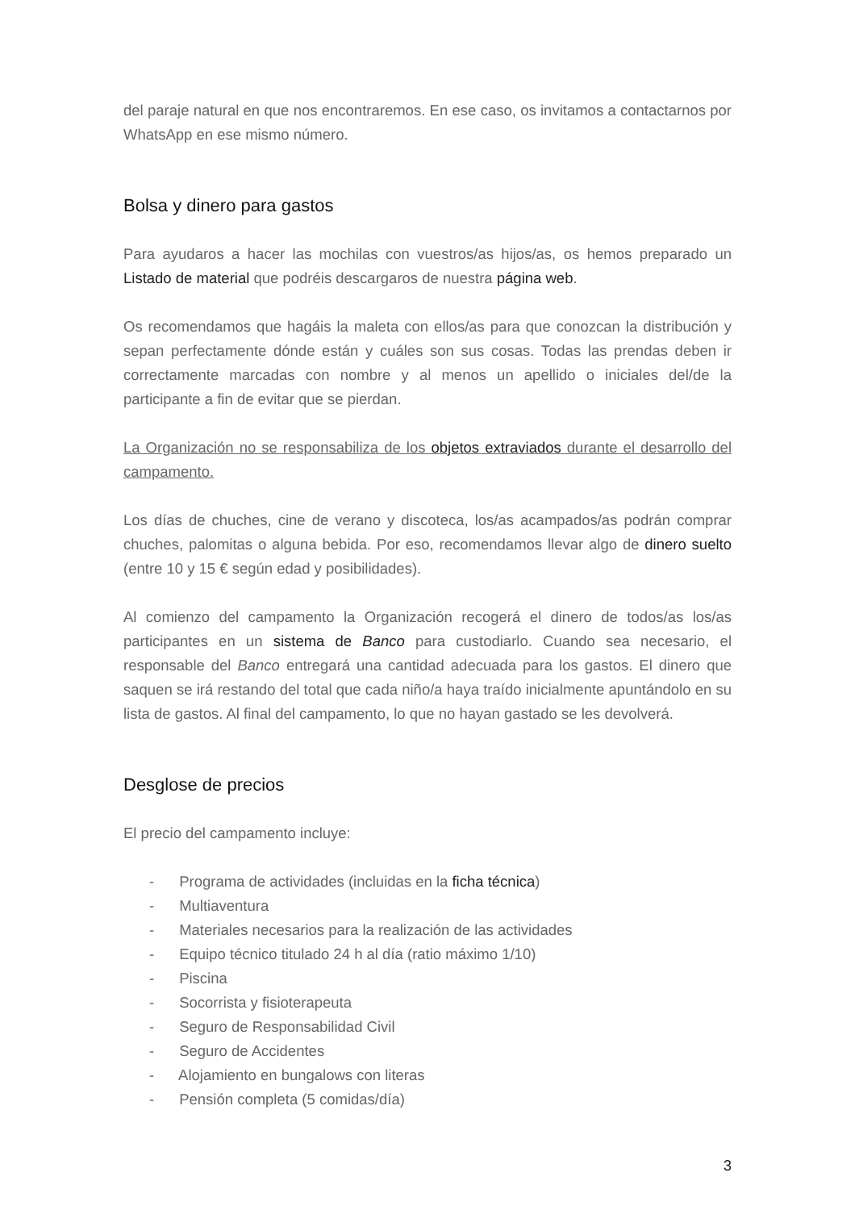del paraje natural en que nos encontraremos. En ese caso, os invitamos a contactarnos por WhatsApp en ese mismo número.
Bolsa y dinero para gastos
Para ayudaros a hacer las mochilas con vuestros/as hijos/as, os hemos preparado un Listado de material que podréis descargaros de nuestra página web.
Os recomendamos que hagáis la maleta con ellos/as para que conozcan la distribución y sepan perfectamente dónde están y cuáles son sus cosas. Todas las prendas deben ir correctamente marcadas con nombre y al menos un apellido o iniciales del/de la participante a fin de evitar que se pierdan.
La Organización no se responsabiliza de los objetos extraviados durante el desarrollo del campamento.
Los días de chuches, cine de verano y discoteca, los/as acampados/as podrán comprar chuches, palomitas o alguna bebida. Por eso, recomendamos llevar algo de dinero suelto (entre 10 y 15 € según edad y posibilidades).
Al comienzo del campamento la Organización recogerá el dinero de todos/as los/as participantes en un sistema de Banco para custodiarlo. Cuando sea necesario, el responsable del Banco entregará una cantidad adecuada para los gastos. El dinero que saquen se irá restando del total que cada niño/a haya traído inicialmente apuntándolo en su lista de gastos. Al final del campamento, lo que no hayan gastado se les devolverá.
Desglose de precios
El precio del campamento incluye:
- Programa de actividades (incluidas en la ficha técnica)
- Multiaventura
- Materiales necesarios para la realización de las actividades
- Equipo técnico titulado 24 h al día (ratio máximo 1/10)
- Piscina
- Socorrista y fisioterapeuta
- Seguro de Responsabilidad Civil
- Seguro de Accidentes
- Alojamiento en bungalows con literas
- Pensión completa (5 comidas/día)
3